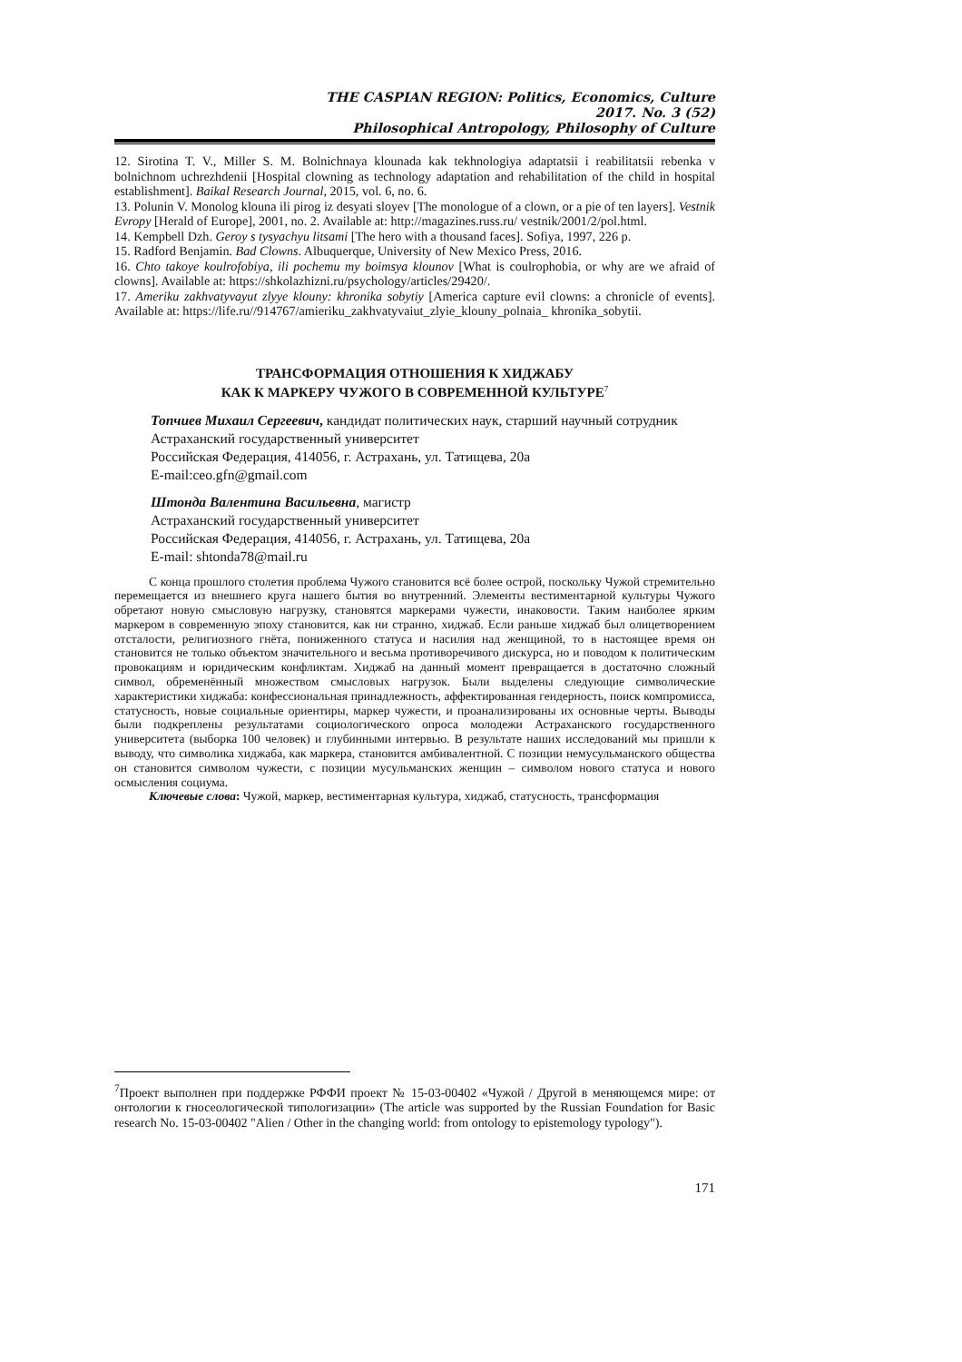THE CASPIAN REGION: Politics, Economics, Culture
2017. No. 3 (52)
Philosophical Antropology, Philosophy of Culture
12. Sirotina T. V., Miller S. M. Bolnichnaya klounada kak tekhnologiya adaptatsii i reabilitatsii rebenka v bolnichnom uchrezhdenii [Hospital clowning as technology adaptation and rehabilitation of the child in hospital establishment]. Baikal Research Journal, 2015, vol. 6, no. 6.
13. Polunin V. Monolog klouna ili pirog iz desyati sloyev [The monologue of a clown, or a pie of ten layers]. Vestnik Evropy [Herald of Europe], 2001, no. 2. Available at: http://magazines.russ.ru/ vestnik/2001/2/pol.html.
14. Kempbell Dzh. Geroy s tysyachyu litsami [The hero with a thousand faces]. Sofiya, 1997, 226 p.
15. Radford Benjamin. Bad Clowns. Albuquerque, University of New Mexico Press, 2016.
16. Chto takoye koulrofobiya, ili pochemu my boimsya klounov [What is coulrophobia, or why are we afraid of clowns]. Available at: https://shkolazhizni.ru/psychology/articles/29420/.
17. Ameriku zakhvatyvayut zlyye klouny: khronika sobytiy [America capture evil clowns: a chronicle of events]. Available at: https://life.ru//914767/amieriku_zakhvatyvaiut_zlyie_klouny_polnaia_ khronika_sobytii.
ТРАНСФОРМАЦИЯ ОТНОШЕНИЯ К ХИДЖАБУ
КАК К МАРКЕРУ ЧУЖОГО В СОВРЕМЕННОЙ КУЛЬТУРЕ<sup>7</sup>
Топчиев Михаил Сергеевич, кандидат политических наук, старший научный сотрудник
Астраханский государственный университет
Российская Федерация, 414056, г. Астрахань, ул. Татищева, 20а
E-mail:ceo.gfn@gmail.com
Штонда Валентина Васильевна, магистр
Астраханский государственный университет
Российская Федерация, 414056, г. Астрахань, ул. Татищева, 20а
E-mail: shtonda78@mail.ru
С конца прошлого столетия проблема Чужого становится всё более острой, поскольку Чужой стремительно перемещается из внешнего круга нашего бытия во внутренний. Элементы вестиментарной культуры Чужого обретают новую смысловую нагрузку, становятся маркерами чужести, инаковости. Таким наиболее ярким маркером в современную эпоху становится, как ни странно, хиджаб. Если раньше хиджаб был олицетворением отсталости, религиозного гнёта, пониженного статуса и насилия над женщиной, то в настоящее время он становится не только объектом значительного и весьма противоречивого дискурса, но и поводом к политическим провокациям и юридическим конфликтам. Хиджаб на данный момент превращается в достаточно сложный символ, обременённый множеством смысловых нагрузок. Были выделены следующие символические характеристики хиджаба: конфессиональная принадлежность, аффектированная гендерность, поиск компромисса, статусность, новые социальные ориентиры, маркер чужести, и проанализированы их основные черты. Выводы были подкреплены результатами социологического опроса молодежи Астраханского государственного университета (выборка 100 человек) и глубинными интервью. В результате наших исследований мы пришли к выводу, что символика хиджаба, как маркера, становится амбивалентной. С позиции немусульманского общества он становится символом чужести, с позиции мусульманских женщин – символом нового статуса и нового осмысления социума.
Ключевые слова: Чужой, маркер, вестиментарная культура, хиджаб, статусность, трансформация
<sup>7</sup> Проект выполнен при поддержке РФФИ проект № 15-03-00402 «Чужой / Другой в меняющемся мире: от онтологии к гносеологической типологизации» (The article was supported by the Russian Foundation for Basic research No. 15-03-00402 "Alien / Other in the changing world: from ontology to epistemology typology").
171